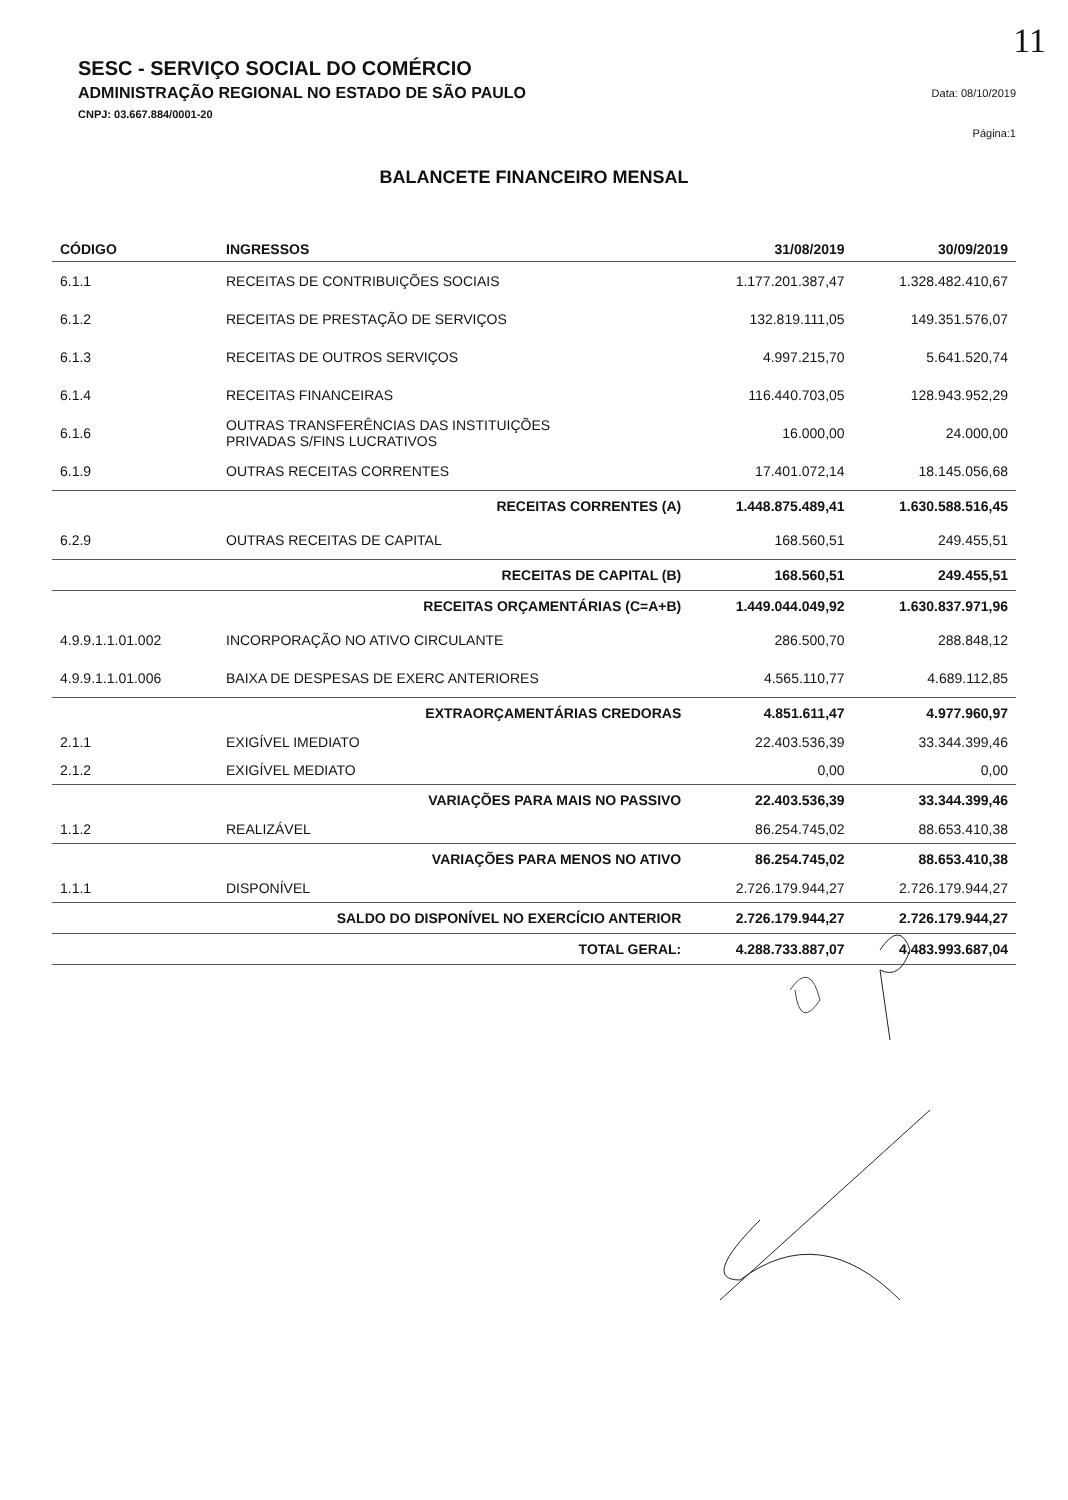11
SESC - SERVIÇO SOCIAL DO COMÉRCIO
ADMINISTRAÇÃO REGIONAL NO ESTADO DE SÃO PAULO
CNPJ: 03.667.884/0001-20
Data: 08/10/2019
Página:1
BALANCETE FINANCEIRO MENSAL
| CÓDIGO | INGRESSOS | 31/08/2019 | 30/09/2019 |
| --- | --- | --- | --- |
| 6.1.1 | RECEITAS DE CONTRIBUIÇÕES SOCIAIS | 1.177.201.387,47 | 1.328.482.410,67 |
| 6.1.2 | RECEITAS DE PRESTAÇÃO DE SERVIÇOS | 132.819.111,05 | 149.351.576,07 |
| 6.1.3 | RECEITAS DE OUTROS SERVIÇOS | 4.997.215,70 | 5.641.520,74 |
| 6.1.4 | RECEITAS FINANCEIRAS | 116.440.703,05 | 128.943.952,29 |
| 6.1.6 | OUTRAS TRANSFERÊNCIAS DAS INSTITUIÇÕES PRIVADAS S/FINS LUCRATIVOS | 16.000,00 | 24.000,00 |
| 6.1.9 | OUTRAS RECEITAS CORRENTES | 17.401.072,14 | 18.145.056,68 |
| | RECEITAS CORRENTES (A) | 1.448.875.489,41 | 1.630.588.516,45 |
| 6.2.9 | OUTRAS RECEITAS DE CAPITAL | 168.560,51 | 249.455,51 |
| | RECEITAS DE CAPITAL (B) | 168.560,51 | 249.455,51 |
| | RECEITAS ORÇAMENTÁRIAS (C=A+B) | 1.449.044.049,92 | 1.630.837.971,96 |
| 4.9.9.1.1.01.002 | INCORPORAÇÃO NO ATIVO CIRCULANTE | 286.500,70 | 288.848,12 |
| 4.9.9.1.1.01.006 | BAIXA DE DESPESAS DE EXERC ANTERIORES | 4.565.110,77 | 4.689.112,85 |
| | EXTRAORÇAMENTÁRIAS CREDORAS | 4.851.611,47 | 4.977.960,97 |
| 2.1.1 | EXIGÍVEL IMEDIATO | 22.403.536,39 | 33.344.399,46 |
| 2.1.2 | EXIGÍVEL MEDIATO | 0,00 | 0,00 |
| | VARIAÇÕES PARA MAIS NO PASSIVO | 22.403.536,39 | 33.344.399,46 |
| 1.1.2 | REALIZÁVEL | 86.254.745,02 | 88.653.410,38 |
| | VARIAÇÕES PARA MENOS NO ATIVO | 86.254.745,02 | 88.653.410,38 |
| 1.1.1 | DISPONÍVEL | 2.726.179.944,27 | 2.726.179.944,27 |
| | SALDO DO DISPONÍVEL NO EXERCÍCIO ANTERIOR | 2.726.179.944,27 | 2.726.179.944,27 |
| | TOTAL GERAL: | 4.288.733.887,07 | 4.483.993.687,04 |